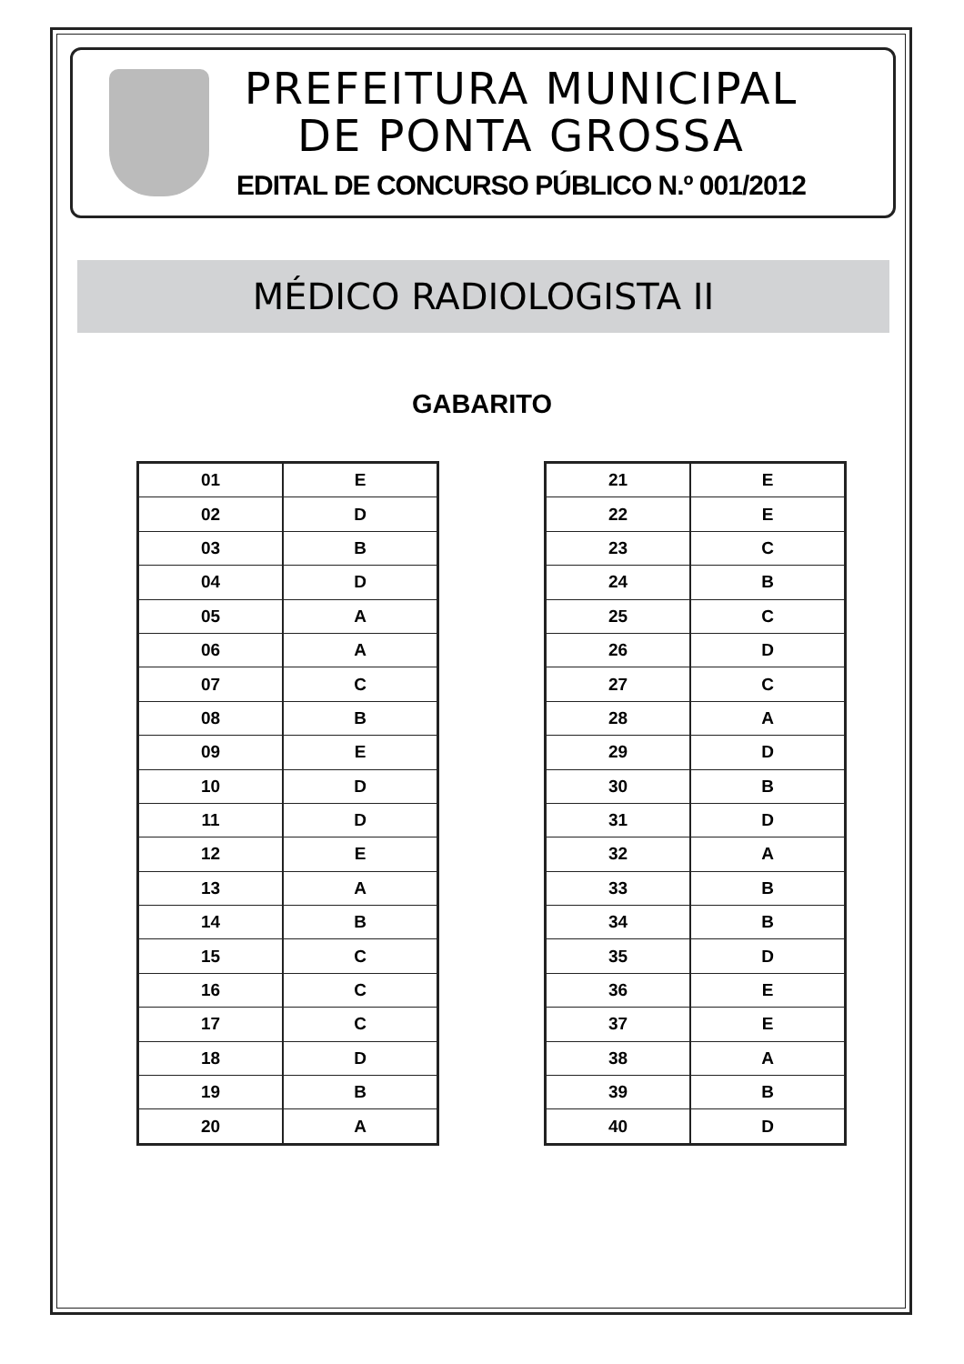PREFEITURA MUNICIPAL
DE PONTA GROSSA
EDITAL DE CONCURSO PÚBLICO N.º 001/2012
MÉDICO RADIOLOGISTA II
GABARITO
| 01 | E |
| 02 | D |
| 03 | B |
| 04 | D |
| 05 | A |
| 06 | A |
| 07 | C |
| 08 | B |
| 09 | E |
| 10 | D |
| 11 | D |
| 12 | E |
| 13 | A |
| 14 | B |
| 15 | C |
| 16 | C |
| 17 | C |
| 18 | D |
| 19 | B |
| 20 | A |
| 21 | E |
| 22 | E |
| 23 | C |
| 24 | B |
| 25 | C |
| 26 | D |
| 27 | C |
| 28 | A |
| 29 | D |
| 30 | B |
| 31 | D |
| 32 | A |
| 33 | B |
| 34 | B |
| 35 | D |
| 36 | E |
| 37 | E |
| 38 | A |
| 39 | B |
| 40 | D |